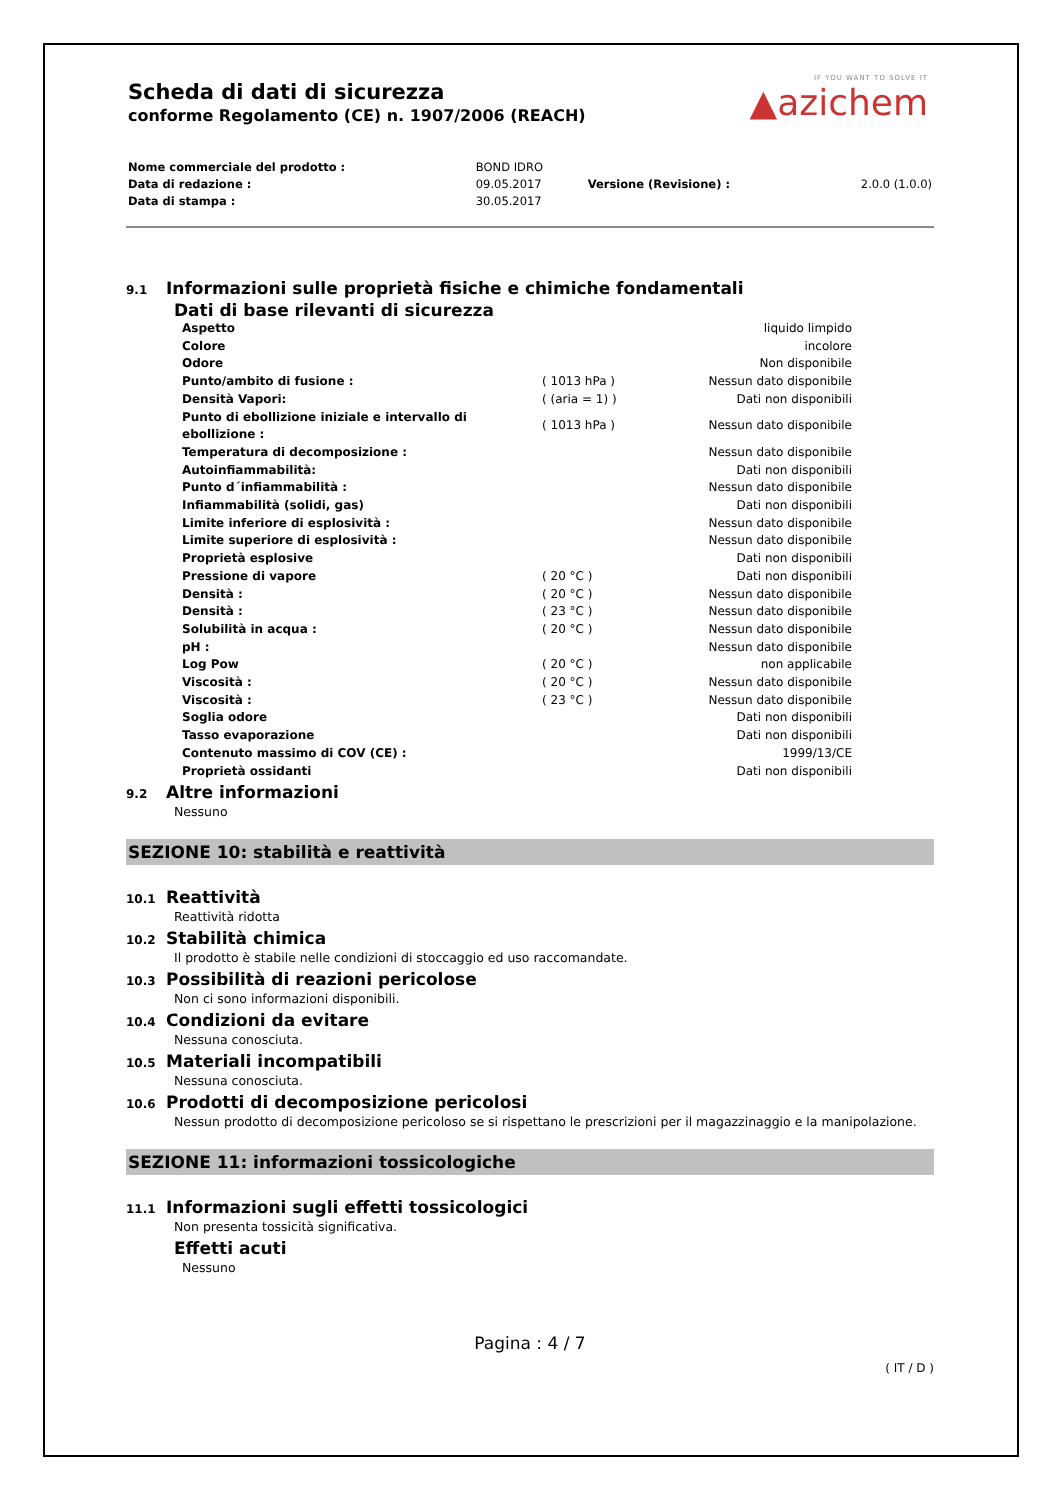IF YOU WANT TO SOLVE IT
▲azichem
Scheda di dati di sicurezza
conforme Regolamento (CE) n. 1907/2006 (REACH)
| Nome commerciale del prodotto : | BOND IDRO | | |
| Data di redazione : | 09.05.2017 | Versione (Revisione) : | 2.0.0 (1.0.0) |
| Data di stampa : | 30.05.2017 | | |
9.1 Informazioni sulle proprietà fisiche e chimiche fondamentali
Dati di base rilevanti di sicurezza
| Aspetto | | liquido limpido |
| Colore | | incolore |
| Odore | | Non disponibile |
| Punto/ambito di fusione : | ( 1013 hPa ) | Nessun dato disponibile |
| Densità Vapori: | ( (aria = 1) ) | Dati non disponibili |
| Punto di ebollizione iniziale e intervallo di ebollizione : | ( 1013 hPa ) | Nessun dato disponibile |
| Temperatura di decomposizione : | | Nessun dato disponibile |
| Autoinfiammabilità: | | Dati non disponibili |
| Punto d´infiammabilità : | | Nessun dato disponibile |
| Infiammabilità (solidi, gas) | | Dati non disponibili |
| Limite inferiore di esplosività : | | Nessun dato disponibile |
| Limite superiore di esplosività : | | Nessun dato disponibile |
| Proprietà esplosive | | Dati non disponibili |
| Pressione di vapore | ( 20 °C ) | Dati non disponibili |
| Densità : | ( 20 °C ) | Nessun dato disponibile |
| Densità : | ( 23 °C ) | Nessun dato disponibile |
| Solubilità in acqua : | ( 20 °C ) | Nessun dato disponibile |
| pH : | | Nessun dato disponibile |
| Log Pow | ( 20 °C ) | non applicabile |
| Viscosità : | ( 20 °C ) | Nessun dato disponibile |
| Viscosità : | ( 23 °C ) | Nessun dato disponibile |
| Soglia odore | | Dati non disponibili |
| Tasso evaporazione | | Dati non disponibili |
| Contenuto massimo di COV (CE) : | | 1999/13/CE |
| Proprietà ossidanti | | Dati non disponibili |
9.2 Altre informazioni
Nessuno
SEZIONE 10: stabilità e reattività
10.1 Reattività
Reattività ridotta
10.2 Stabilità chimica
Il prodotto è stabile nelle condizioni di stoccaggio ed uso raccomandate.
10.3 Possibilità di reazioni pericolose
Non ci sono informazioni disponibili.
10.4 Condizioni da evitare
Nessuna conosciuta.
10.5 Materiali incompatibili
Nessuna conosciuta.
10.6 Prodotti di decomposizione pericolosi
Nessun prodotto di decomposizione pericoloso se si rispettano le prescrizioni per il magazzinaggio e la manipolazione.
SEZIONE 11: informazioni tossicologiche
11.1 Informazioni sugli effetti tossicologici
Non presenta tossicità significativa.
Effetti acuti
Nessuno
Pagina : 4 / 7
( IT / D )